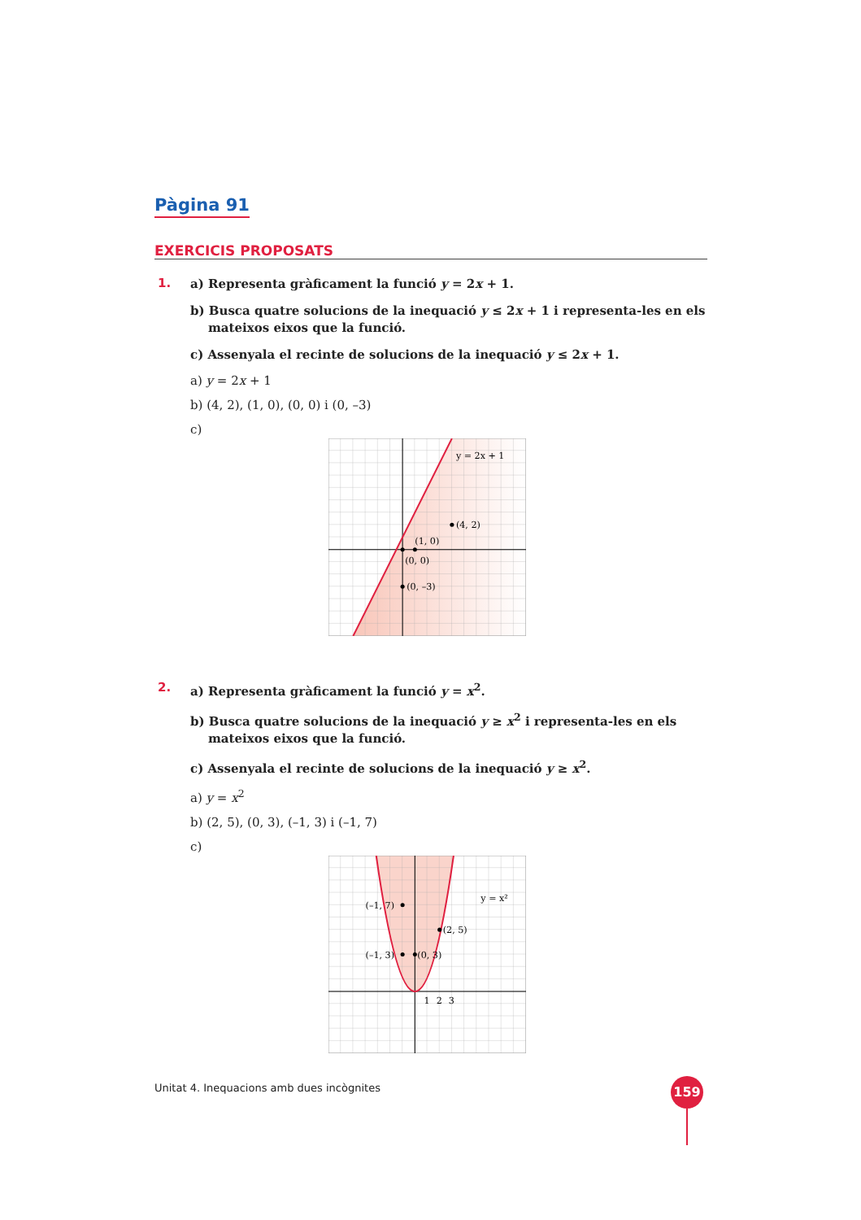Pàgina 91
EXERCICIS PROPOSATS
1.
a) Representa gràficament la funció y = 2x + 1.
b) Busca quatre solucions de la inequació y ≤ 2x + 1 i representa-les en els mateixos eixos que la funció.
c) Assenyala el recinte de solucions de la inequació y ≤ 2x + 1.
a) y = 2x + 1
b) (4, 2), (1, 0), (0, 0) i (0, –3)
c)
y = 2x + 1
(4, 2)
(1, 0)
(0, 0)
(0, –3)
2.
a) Representa gràficament la funció y = x<sup>2</sup>.
b) Busca quatre solucions de la inequació y ≥ x<sup>2</sup> i representa-les en els mateixos eixos que la funció.
c) Assenyala el recinte de solucions de la inequació y ≥ x<sup>2</sup>.
a) y = x<sup>2</sup>
b) (2, 5), (0, 3), (–1, 3) i (–1, 7)
c)
y = x²
(–1, 7)
(2, 5)
(–1, 3)
(0, 3)
1
2
3
Unitat 4. Inequacions amb dues incògnites
159